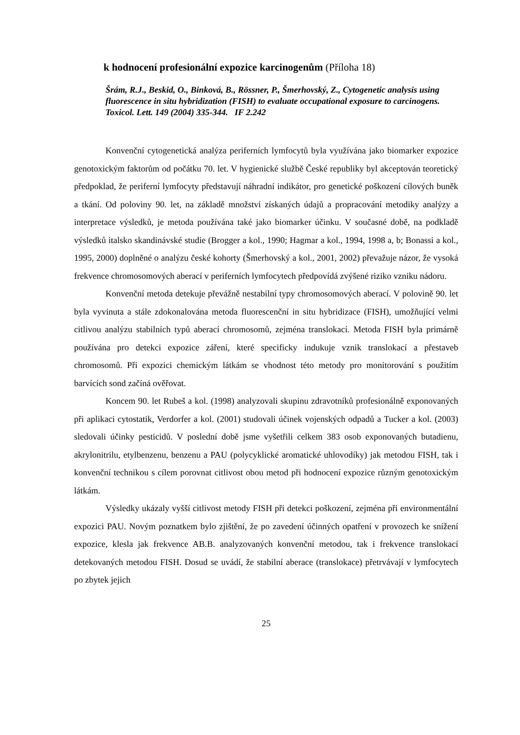k hodnocení profesionální expozice karcinogenům (Příloha 18)
Šrám, R.J., Beskid, O., Binková, B., Rössner, P., Šmerhovský, Z., Cytogenetic analysis using fluorescence in situ hybridization (FISH) to evaluate occupational exposure to carcinogens. Toxicol. Lett. 149 (2004) 335-344. IF 2.242
Konvenční cytogenetická analýza periferních lymfocytů byla využívána jako biomarker expozice genotoxickým faktorům od počátku 70. let. V hygienické službě České republiky byl akceptován teoretický předpoklad, že periferní lymfocyty představují náhradní indikátor, pro genetické poškození cílových buněk a tkání. Od poloviny 90. let, na základě množství získaných údajů a propracování metodiky analýzy a interpretace výsledků, je metoda používána také jako biomarker účinku. V současné době, na podkladě výsledků italsko skandinávské studie (Brogger a kol., 1990; Hagmar a kol., 1994, 1998 a, b; Bonassi a kol., 1995, 2000) doplněné o analýzu české kohorty (Šmerhovský a kol., 2001, 2002) převažuje názor, že vysoká frekvence chromosomových aberací v periferních lymfocytech předpovídá zvýšené riziko vzniku nádoru.
Konvenční metoda detekuje převážně nestabilní typy chromosomových aberací. V polovině 90. let byla vyvinuta a stále zdokonalována metoda fluorescenční in situ hybridizace (FISH), umožňující velmi citlivou analýzu stabilních typů aberací chromosomů, zejména translokací. Metoda FISH byla primárně používána pro detekci expozice záření, které specificky indukuje vznik translokací a přestaveb chromosomů. Při expozici chemickým látkám se vhodnost této metody pro monitorování s použitím barvících sond začíná ověřovat.
Koncem 90. let Rubeš a kol. (1998) analyzovali skupinu zdravotníků profesionálně exponovaných při aplikaci cytostatik, Verdorfer a kol. (2001) studovali účinek vojenských odpadů a Tucker a kol. (2003) sledovali účinky pesticidů. V poslední době jsme vyšetřili celkem 383 osob exponovaných butadienu, akrylonitrilu, etylbenzenu, benzenu a PAU (polycyklické aromatické uhlovodíky) jak metodou FISH, tak i konvenční technikou s cílem porovnat citlivost obou metod při hodnocení expozice různým genotoxickým látkám.
Výsledky ukázaly vyšší citlivost metody FISH při detekci poškození, zejména při environmentální expozici PAU. Novým poznatkem bylo zjištění, že po zavedení účinných opatření v provozech ke snížení expozice, klesla jak frekvence AB.B. analyzovaných konvenční metodou, tak i frekvence translokací detekovaných metodou FISH. Dosud se uvádí, že stabilní aberace (translokace) přetrvávají v lymfocytech po zbytek jejich
25